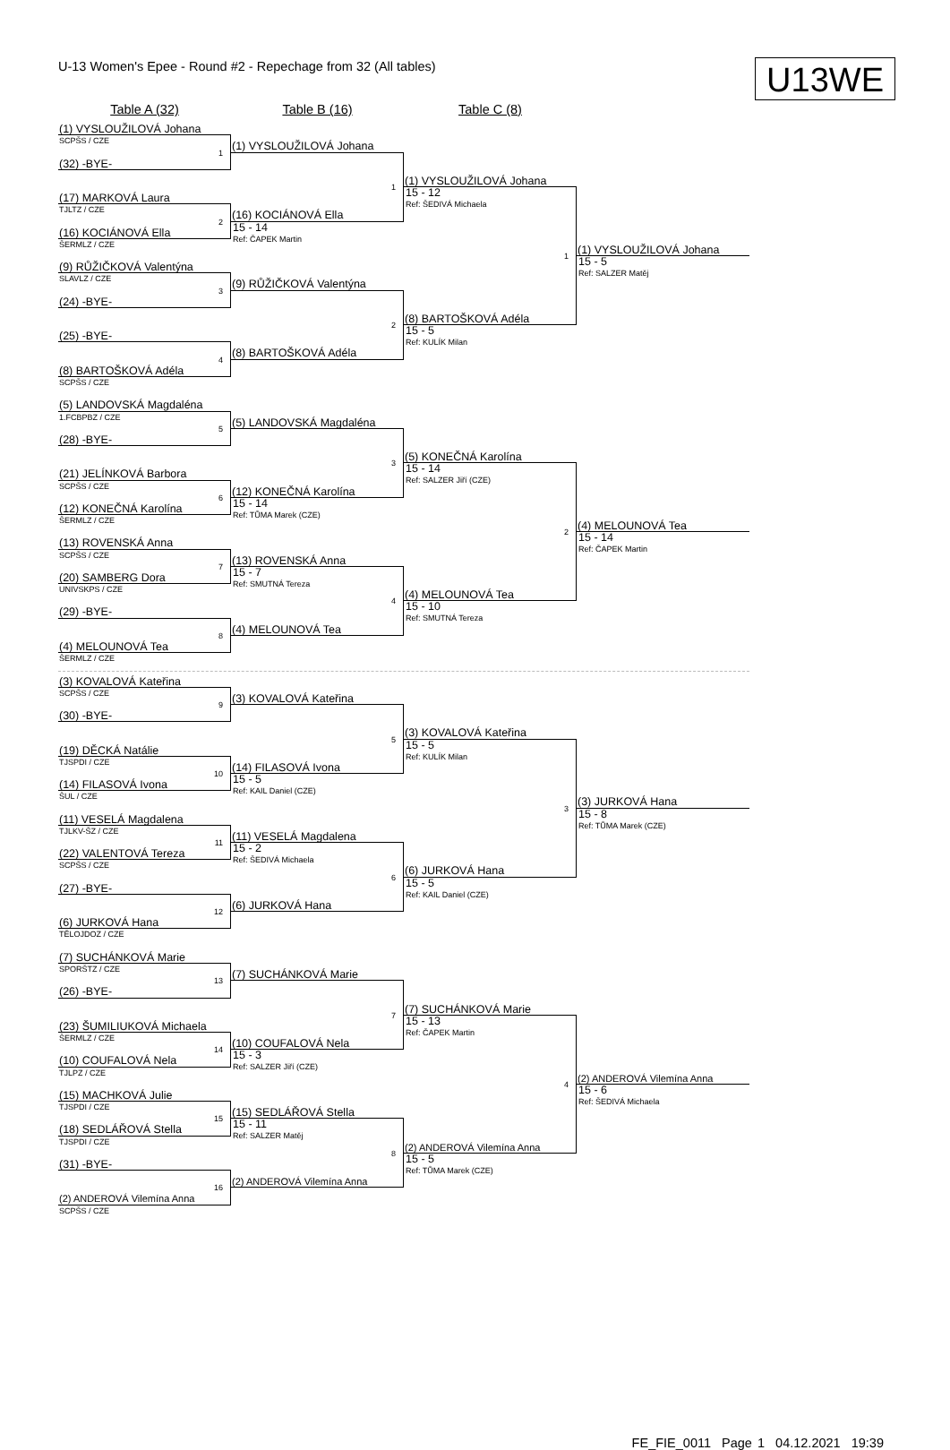U-13 Women's Epee - Round #2 - Repechage from 32 (All tables)
U13WE
Table A (32)
Table B (16)
Table C (8)
(1) VYSLOUŽILOVÁ Johana
SCPŠS / CZE
1
(1) VYSLOUŽILOVÁ Johana
(32) -BYE-
1
(1) VYSLOUŽILOVÁ Johana
(17) MARKOVÁ Laura
15 - 12
Ref: ŠEDIVÁ Michaela
1
TJLTZ / CZE
2
(16) KOCIÁNOVÁ Ella
(16) KOCIÁNOVÁ Ella
15 - 14
Ref: ČAPEK Martin
ŠERMLZ / CZE
(1) VYSLOUŽILOVÁ Johana
(9) RŮŽIČKOVÁ Valentýna
15 - 5
Ref: SALZER Matěj
SLAVLZ / CZE
3
(9) RŮŽIČKOVÁ Valentýna
(24) -BYE-
2
(8) BARTOŠKOVÁ Adéla
(25) -BYE-
15 - 5
Ref: KULÍK Milan
4
(8) BARTOŠKOVÁ Adéla
(8) BARTOŠKOVÁ Adéla
SCPŠS / CZE
(5) LANDOVSKÁ Magdaléna
1.FCBPBZ / CZE
5
(5) LANDOVSKÁ Magdaléna
(28) -BYE-
3
(5) KONEČNÁ Karolína
(21) JELÍNKOVÁ Barbora
15 - 14
Ref: SALZER Jiří (CZE)
2
SCPŠS / CZE
6
(12) KONEČNÁ Karolína
(12) KONEČNÁ Karolína
15 - 14
Ref: TŮMA Marek (CZE)
ŠERMLZ / CZE
(4) MELOUNOVÁ Tea
(13) ROVENSKÁ Anna
15 - 14
Ref: ČAPEK Martin
SCPŠS / CZE
7
(13) ROVENSKÁ Anna
(20) SAMBERG Dora
15 - 7
Ref: SMUTNÁ Tereza
4
UNIVSKPS / CZE
(4) MELOUNOVÁ Tea
(29) -BYE-
15 - 10
Ref: SMUTNÁ Tereza
8
(4) MELOUNOVÁ Tea
(4) MELOUNOVÁ Tea
ŠERMLZ / CZE
(3) KOVALOVÁ Kateřina
SCPŠS / CZE
9
(3) KOVALOVÁ Kateřina
(30) -BYE-
5
(3) KOVALOVÁ Kateřina
(19) DĚCKÁ Natálie
15 - 5
Ref: KULÍK Milan
3
TJSPDI / CZE
10
(14) FILASOVÁ Ivona
(14) FILASOVÁ Ivona
15 - 5
Ref: KAIL Daniel (CZE)
ŠUL / CZE
(3) JURKOVÁ Hana
(11) VESELÁ Magdalena
15 - 8
Ref: TŮMA Marek (CZE)
TJLKV-ŠZ / CZE
11
(11) VESELÁ Magdalena
(22) VALENTOVÁ Tereza
15 - 2
Ref: ŠEDIVÁ Michaela
6
SCPŠS / CZE
(6) JURKOVÁ Hana
(27) -BYE-
15 - 5
Ref: KAIL Daniel (CZE)
12
(6) JURKOVÁ Hana
(6) JURKOVÁ Hana
TĚLOJDOZ / CZE
(7) SUCHÁNKOVÁ Marie
SPORŠTZ / CZE
13
(7) SUCHÁNKOVÁ Marie
(26) -BYE-
7
(7) SUCHÁNKOVÁ Marie
(23) ŠUMILIUKOVÁ Michaela
15 - 13
Ref: ČAPEK Martin
4
ŠERMLZ / CZE
14
(10) COUFALOVÁ Nela
(10) COUFALOVÁ Nela
15 - 3
Ref: SALZER Jiří (CZE)
TJLPZ / CZE
(2) ANDEROVÁ Vilemína Anna
(15) MACHKOVÁ Julie
15 - 6
Ref: ŠEDIVÁ Michaela
TJSPDI / CZE
15
(15) SEDLÁŘOVÁ Stella
(18) SEDLÁŘOVÁ Stella
15 - 11
Ref: SALZER Matěj
8
TJSPDI / CZE
(2) ANDEROVÁ Vilemína Anna
(31) -BYE-
15 - 5
Ref: TŮMA Marek (CZE)
16
(2) ANDEROVÁ Vilemína Anna
(2) ANDEROVÁ Vilemína Anna
SCPŠS / CZE
FE_FIE_0011 Page 1 04.12.2021 19:39